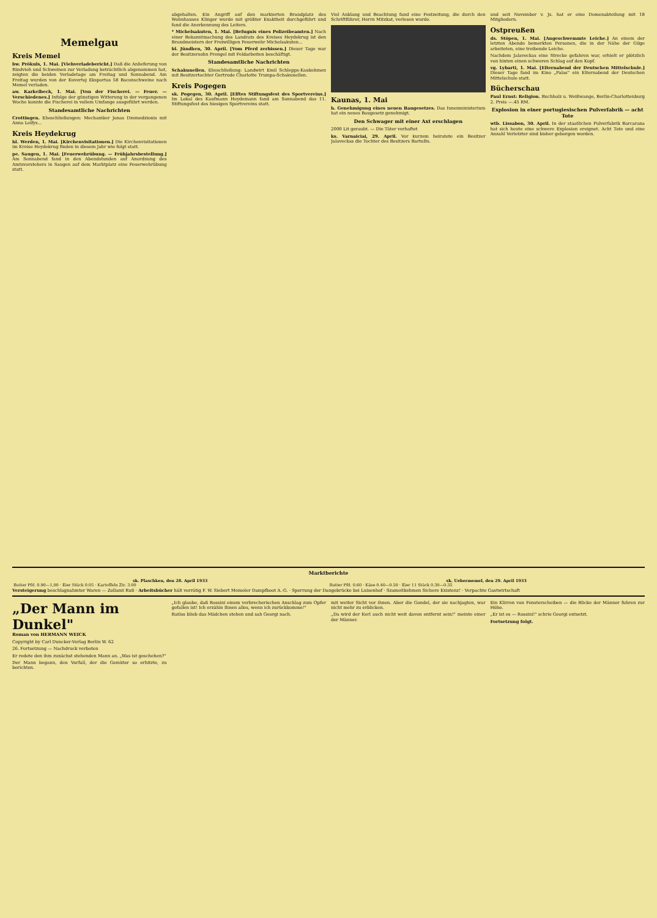Memelgau
Kreis Memel
bw. Prökuls, 1. Mai. [Viehverladebericht.] Daß die Anlieferung von Rindvieh und Schweinen zur Verladung beträchtlich abgenommen hat, zeigten die beiden Verladetage am Freitag und Sonnabend. Am Freitag wurden von der Kuvertoj Eksportas 58 Baconschweine nach Memel verladen.
aw. Karkelbeck, 1. Mai. [Von der Fischerei. — Feuer. — Verschiedenes.] Infolge der günstigen Witterung in der vergangenen Woche konnte die Fischerei in vollem Umfange ausgeführt werden.
Standesamtliche Nachrichten
Crottingen. Eheschließungen: Mechaniker Jonas Dzemedzionis mit Anna Leifys...
Kreis Heydekrug
hl. Werden, 1. Mai. [Kirchenvisitationen.] Die Kirchenvisitationen im Kreise Heydekrug finden in diesem Jahr wie folgt statt.
pe. Saugen, 1. Mai. [Feuerwehrübung. — Frühjahrsbestellung.] Am Sonnabend fand in den Abendstunden auf Anordnung des Amtsvorstehers in Saugen auf dem Marktplatz eine Feuerwehrübung statt.
abgehalten. Ein Angriff auf den markierten Brandplatz des Wohnhauses Klinger wurde mit größter Exaktheit durchgeführt und fand die Anerkennung des Leiters.
* Michelsakuten, 1. Mai. [Befugnis eines Polizeibeamten.] Nach einer Bekanntmachung des Landrats des Kreises Heydekrug ist den Brandmeistern der Freiwilligen Feuerwehr Michelsakuten...
bl. Jündhen, 30. April. [Vom Pferd zerbissen.] Dieser Tage war der Besitzersohn Prengel mit Feldarbeiten beschäftigt.
Standesamtliche Nachrichten
Schakunellen. Eheschließung: Landwirt Emil Schlepps-Kaukehmen mit Besitzertochter Gertrude Charlotte Trumpa-Schakunellen.
Kreis Pogegen
sk. Pogegen, 30. April. [Elftes Stiftungsfest des Sportvereins.] Im Lokal des Kaufmann Heydemann fand am Sonnabend das 11. Stiftungsfest des hiesigen Sportvereins statt.
Viel Anklang und Beachtung fand eine Festzeitung, die durch den Schriftführer, Herrn Mitzkat, verlesen wurde.
Kaunas, 1. Mai
h. Genehmigung eines neuen Baugesetzes. Das Innenministerium hat ein neues Baugesetz genehmigt.
Den Schwager mit einer Axt erschlagen
2000 Lit geraubt. — Die Täter verhaftet
ks. Varnaiciai, 29. April. Vor kurzem heiratete ein Besitzer Jalaveckas die Tochter des Besitzers Bartužis.
und seit November v. Js. hat er eine Domenabteilung mit 18 Mitgliedern.
Ostpreußen
ds. Stöpen, 1. Mai. [Angeschwemmte Leiche.] An einem der letzten Abende bemerkten Personen, die in der Nähe der Gilge arbeiteten, eine treibende Leiche.
Nachdem Jalaveckas eine Strecke gefahren war, erhielt er plötzlich von hinten einen schweren Schlag auf den Kopf.
vg. Lybarti, 1. Mai. [Elternabend der Deutschen Mittelschule.] Dieser Tage fand im Kino „Palas" ein Elternabend der Deutschen Mittelschule statt.
Bücherschau
Paul Ernst: Religion. Buchholz u. Weißwange, Berlin-Charlottenburg 2. Preis —.45 RM.
Explosion in einer portugiesischen Pulverfabrik — acht Tote
wtb. Lissabon, 30. April. In der staatlichen Pulverfabrik Barcarana hat sich heute eine schwere Explosion ereignet. Acht Tote und eine Anzahl Verletzter sind bisher geborgen worden.
Marktberichte
| sk. Plaschken, den 28. April 1933 | sk. Uebermemel, den 29. April 1933 |
| --- | --- |
| Butter Pfd. 0.90—1,00 · Eier Stück 0.05 · Kartoffeln Ztr. 3.00 | Butter Pfd. 0.60 · Käse 0.40—0.50 · Eier 11 Stück 0.30—0.35 |
Versteigerung beschlagnahmter Waren — Zollamt Ruß · Arbeitsbücher hält vorrätig F. W. Siebert Memeler Dampfboot A.-G. · Sperrung der Dangebrücke bei Luisenhof · Szameitkehmen Sichere Existenz! · Verpachte Gastwirtschaft
„Der Mann im Dunkel"
Roman von HERMANN WEICK
Copyright by Carl Duncker-Verlag Berlin W. 62
26. Fortsetzung — Nachdruck verboten
Er redete den ihm zunächst stehenden Mann an. „Was ist geschehen?"
Der Mann begann, den Vorfall, der die Gemüter so erhitzte, zu berichten.
„Ich glaube, daß Rossini einem verbrecherischen Anschlag zum Opfer gefallen ist! Ich erzähle Ihnen alles, wenn ich zurückkomme!"
Ratlos blieb das Mädchen stehen und sah Georgi nach.
mit weiter Sicht vor ihnen. Aber die Gondel, der sie nachjagten, war nicht mehr zu erblicken.
„Da wird der Kerl auch nicht weit davon entfernt sein!" meinte einer der Männer.
Ein Klirren von Fensterscheiben — die Blicke der Männer fuhren zur Höhe.
„Er ist es — Rossini!" schrie Georgi entsetzt.
Fortsetzung folgt.